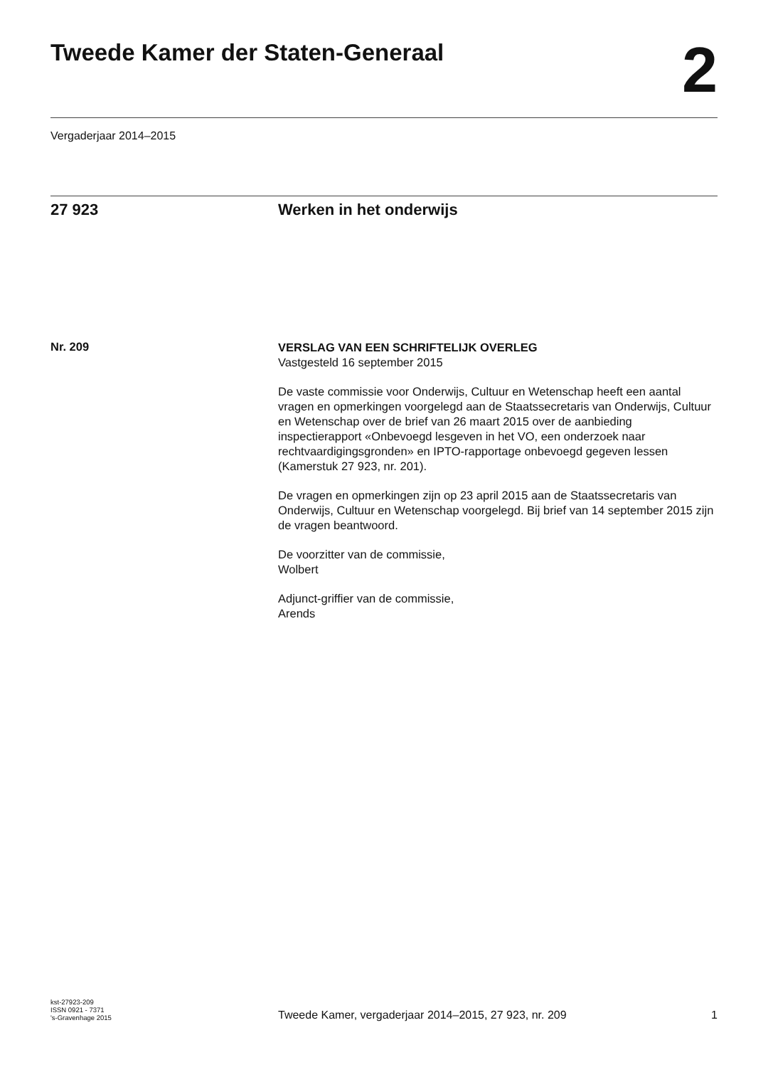Tweede Kamer der Staten-Generaal
2
Vergaderjaar 2014–2015
27 923 Werken in het onderwijs
Nr. 209
VERSLAG VAN EEN SCHRIFTELIJK OVERLEG
Vastgesteld 16 september 2015
De vaste commissie voor Onderwijs, Cultuur en Wetenschap heeft een aantal vragen en opmerkingen voorgelegd aan de Staatssecretaris van Onderwijs, Cultuur en Wetenschap over de brief van 26 maart 2015 over de aanbieding inspectierapport «Onbevoegd lesgeven in het VO, een onderzoek naar rechtvaardigingsgronden» en IPTO-rapportage onbevoegd gegeven lessen (Kamerstuk 27 923, nr. 201).
De vragen en opmerkingen zijn op 23 april 2015 aan de Staatssecretaris van Onderwijs, Cultuur en Wetenschap voorgelegd. Bij brief van 14 september 2015 zijn de vragen beantwoord.
De voorzitter van de commissie,
Wolbert
Adjunct-griffier van de commissie,
Arends
kst-27923-209
ISSN 0921 - 7371
's-Gravenhage 2015
Tweede Kamer, vergaderjaar 2014–2015, 27 923, nr. 209
1